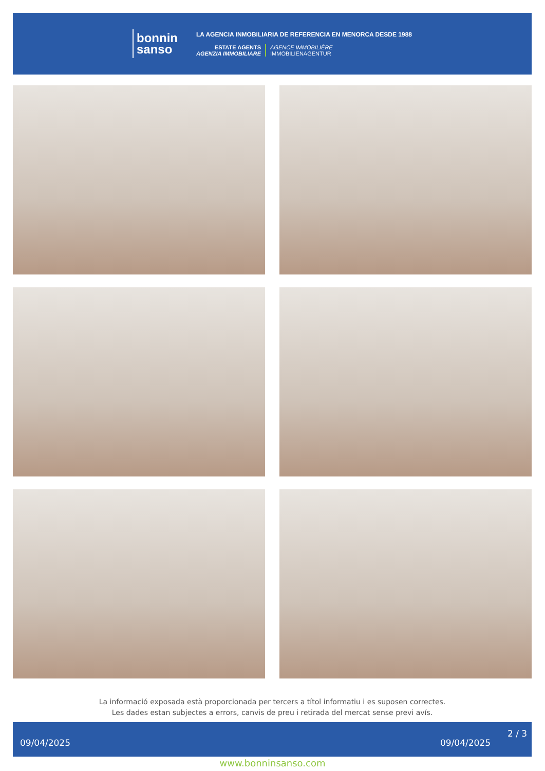bonnin
sanso
LA AGENCIA INMOBILIARIA DE REFERENCIA EN MENORCA DESDE 1988
ESTATE AGENTS
AGENZIA IMMOBILIARE
AGENCE IMMOBILIÈRE
IMMOBILIENAGENTUR
La informació exposada està proporcionada per tercers a títol informatiu i es suposen correctes.
Les dades estan subjectes a errors, canvis de preu i retirada del mercat sense previ avís.
09/04/2025 09/04/2025
2 / 3
www.bonninsanso.com